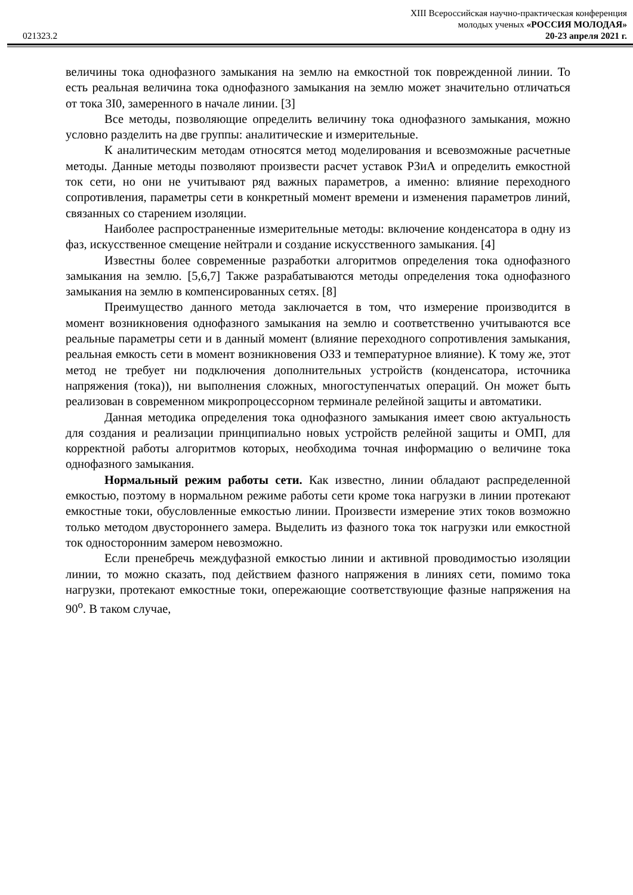XIII Всероссийская научно-практическая конференция
молодых ученых «РОССИЯ МОЛОДАЯ»
021323.2 20-23 апреля 2021 г.
величины тока однофазного замыкания на землю на емкостной ток поврежденной линии. То есть реальная величина тока однофазного замыкания на землю может значительно отличаться от тока 3I0, замеренного в начале линии. [3]
Все методы, позволяющие определить величину тока однофазного замыкания, можно условно разделить на две группы: аналитические и измерительные.
К аналитическим методам относятся метод моделирования и всевозможные расчетные методы. Данные методы позволяют произвести расчет уставок РЗиА и определить емкостной ток сети, но они не учитывают ряд важных параметров, а именно: влияние переходного сопротивления, параметры сети в конкретный момент времени и изменения параметров линий, связанных со старением изоляции.
Наиболее распространенные измерительные методы: включение конденсатора в одну из фаз, искусственное смещение нейтрали и создание искусственного замыкания. [4]
Известны более современные разработки алгоритмов определения тока однофазного замыкания на землю. [5,6,7] Также разрабатываются методы определения тока однофазного замыкания на землю в компенсированных сетях. [8]
Преимущество данного метода заключается в том, что измерение производится в момент возникновения однофазного замыкания на землю и соответственно учитываются все реальные параметры сети и в данный момент (влияние переходного сопротивления замыкания, реальная емкость сети в момент возникновения ОЗЗ и температурное влияние). К тому же, этот метод не требует ни подключения дополнительных устройств (конденсатора, источника напряжения (тока)), ни выполнения сложных, многоступенчатых операций. Он может быть реализован в современном микропроцессорном терминале релейной защиты и автоматики.
Данная методика определения тока однофазного замыкания имеет свою актуальность для создания и реализации принципиально новых устройств релейной защиты и ОМП, для корректной работы алгоритмов которых, необходима точная информацию о величине тока однофазного замыкания.
Нормальный режим работы сети. Как известно, линии обладают распределенной емкостью, поэтому в нормальном режиме работы сети кроме тока нагрузки в линии протекают емкостные токи, обусловленные емкостью линии. Произвести измерение этих токов возможно только методом двустороннего замера. Выделить из фазного тока ток нагрузки или емкостной ток односторонним замером невозможно.
Если пренебречь междуфазной емкостью линии и активной проводимостью изоляции линии, то можно сказать, под действием фазного напряжения в линиях сети, помимо тока нагрузки, протекают емкостные токи, опережающие соответствующие фазные напряжения на 90<sup>o</sup>. В таком случае,